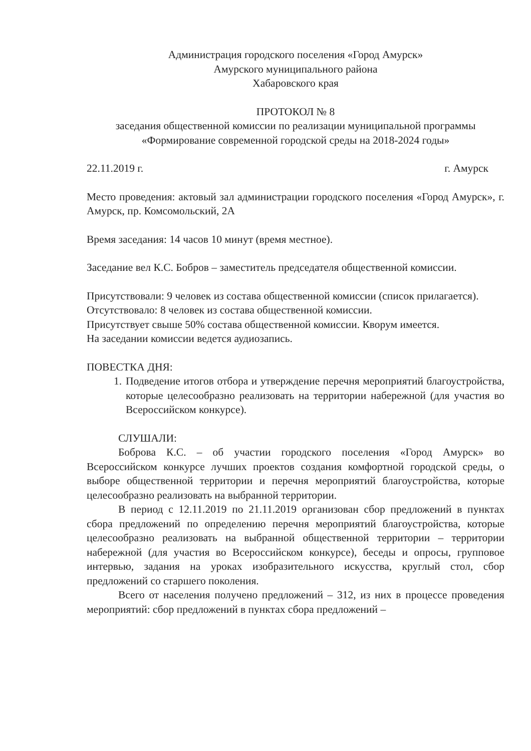Администрация городского поселения «Город Амурск»
Амурского муниципального района
Хабаровского края
ПРОТОКОЛ № 8
заседания общественной комиссии по реализации муниципальной программы «Формирование современной городской среды на 2018-2024 годы»
22.11.2019 г. г. Амурск
Место проведения: актовый зал администрации городского поселения «Город Амурск», г. Амурск, пр. Комсомольский, 2А
Время заседания: 14 часов 10 минут (время местное).
Заседание вел К.С. Бобров – заместитель председателя общественной комиссии.
Присутствовали: 9 человек из состава общественной комиссии (список прилагается).
Отсутствовало: 8 человек из состава общественной комиссии.
Присутствует свыше 50% состава общественной комиссии. Кворум имеется.
На заседании комиссии ведется аудиозапись.
ПОВЕСТКА ДНЯ:
1. Подведение итогов отбора и утверждение перечня мероприятий благоустройства, которые целесообразно реализовать на территории набережной (для участия во Всероссийском конкурсе).
СЛУШАЛИ:
Боброва К.С. – об участии городского поселения «Город Амурск» во Всероссийском конкурсе лучших проектов создания комфортной городской среды, о выборе общественной территории и перечня мероприятий благоустройства, которые целесообразно реализовать на выбранной территории.
В период с 12.11.2019 по 21.11.2019 организован сбор предложений в пунктах сбора предложений по определению перечня мероприятий благоустройства, которые целесообразно реализовать на выбранной общественной территории – территории набережной (для участия во Всероссийском конкурсе), беседы и опросы, групповое интервью, задания на уроках изобразительного искусства, круглый стол, сбор предложений со старшего поколения.
Всего от населения получено предложений – 312, из них в процессе проведения мероприятий: сбор предложений в пунктах сбора предложений –